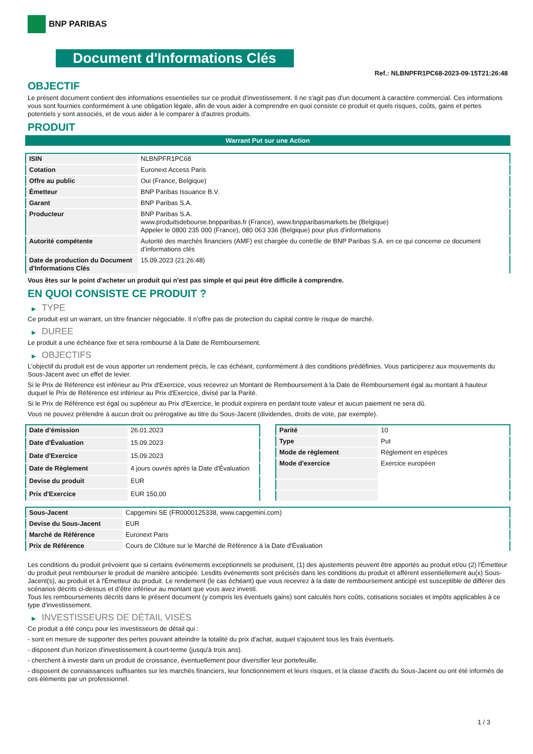BNP PARIBAS
Document d'Informations Clés
Ref.: NLBNPFR1PC68-2023-09-15T21:26:48
OBJECTIF
Le présent document contient des informations essentielles sur ce produit d'investissement. Il ne s'agit pas d'un document à caractère commercial. Ces informations vous sont fournies conformément à une obligation légale, afin de vous aider à comprendre en quoi consiste ce produit et quels risques, coûts, gains et pertes potentiels y sont associés, et de vous aider à le comparer à d'autres produits.
PRODUIT
Warrant Put sur une Action
| ISIN | NLBNPFR1PC68 |
| Cotation | Euronext Access Paris |
| Offre au public | Oui (France, Belgique) |
| Émetteur | BNP Paribas Issuance B.V. |
| Garant | BNP Paribas S.A. |
| Producteur | BNP Paribas S.A. www.produitsdebourse.bnpparibas.fr (France), www.bnpparibasmarkets.be (Belgique) Appeler le 0800 235 000 (France), 080 063 336 (Belgique) pour plus d'informations |
| Autorité compétente | Autorité des marchés financiers (AMF) est chargée du contrôle de BNP Paribas S.A. en ce qui concerne ce document d’informations clés |
| Date de production du Document d'Informations Clés | 15.09.2023 (21:26:48) |
Vous êtes sur le point d'acheter un produit qui n'est pas simple et qui peut être difficile à comprendre.
EN QUOI CONSISTE CE PRODUIT ?
▶ TYPE
Ce produit est un warrant, un titre financier négociable. Il n’offre pas de protection du capital contre le risque de marché.
▶ DUREE
Le produit a une échéance fixe et sera remboursé à la Date de Remboursement.
▶ OBJECTIFS
L'objectif du produit est de vous apporter un rendement précis, le cas échéant, conformément à des conditions prédéfinies. Vous participerez aux mouvements du Sous-Jacent avec un effet de levier.
Si le Prix de Référence est inférieur au Prix d'Exercice, vous recevrez un Montant de Remboursement à la Date de Remboursement égal au montant à hauteur duquel le Prix de Référence est inférieur au Prix d'Exercice, divisé par la Parité.
Si le Prix de Référence est égal ou supérieur au Prix d'Exercice, le produit expirera en perdant toute valeur et aucun paiement ne sera dû.
Vous ne pouvez prétendre à aucun droit ou prérogative au titre du Sous-Jacent (dividendes, droits de vote, par exemple).
| Date d’émission | 26.01.2023 |
| Date d'Évaluation | 15.09.2023 |
| Date d'Exercice | 15.09.2023 |
| Date de Règlement | 4 jours ouvrés après la Date d'Évaluation |
| Devise du produit | EUR |
| Prix d'Exercice | EUR 150,00 |
| Parité | 10 |
| Type | Put |
| Mode de règlement | Règlement en espèces |
| Mode d'exercice | Exercice européen |
| Sous-Jacent | Capgemini SE (FR0000125338, www.capgemini.com) |
| Devise du Sous-Jacent | EUR |
| Marché de Référence | Euronext Paris |
| Prix de Référence | Cours de Clôture sur le Marché de Référence à la Date d'Évaluation |
Les conditions du produit prévoient que si certains événements exceptionnels se produisent, (1) des ajustements peuvent être apportés au produit et/ou (2) l'Émetteur du produit peut rembourser le produit de manière anticipée. Lesdits événements sont précisés dans les conditions du produit et afférent essentiellement au(x) Sous-Jacent(s), au produit et à l'Émetteur du produit. Le rendement (le cas échéant) que vous recevrez à la date de remboursement anticipé est susceptible de différer des scénarios décrits ci-dessus et d’être inférieur au montant que vous avez investi.
Tous les remboursements décrits dans le présent document (y compris les éventuels gains) sont calculés hors coûts, cotisations sociales et impôts applicables à ce type d'investissement.
▶ INVESTISSEURS DE DÉTAIL VISÉS
Ce produit a été conçu pour les investisseurs de détail qui :
- sont en mesure de supporter des pertes pouvant atteindre la totalité du prix d'achat, auquel s'ajoutent tous les frais éventuels.
- disposent d'un horizon d'investissement à court-terme (jusqu'à trois ans).
- cherchent à investir dans un produit de croissance, éventuellement pour diversifier leur portefeuille.
- disposent de connaissances suffisantes sur les marchés financiers, leur fonctionnement et leurs risques, et la classe d'actifs du Sous-Jacent ou ont été informés de ces éléments par un professionnel.
1 / 3